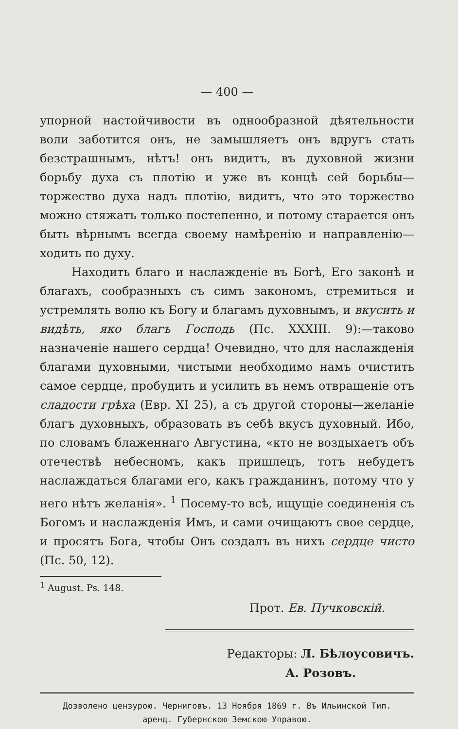— 400 —
упорной настойчивости въ однообразной дѣятельности воли заботится онъ, не замышляетъ онъ вдругъ стать безстрашнымъ, нѣтъ! онъ видитъ, въ духовной жизни борьбу духа съ плотію и уже въ концѣ сей борьбы—торжество духа надъ плотію, видитъ, что это торжество можно стяжать только постепенно, и потому старается онъ быть вѣрнымъ всегда своему намѣренію и направленію—ходить по духу.
Находить благо и наслажденіе въ Богѣ, Его законѣ и благахъ, сообразныхъ съ симъ закономъ, стремиться и устремлять волю къ Богу и благамъ духовнымъ, и вкусить и видѣть, яко благъ Господь (Пс. XXXIII. 9):—таково назначеніе нашего сердца! Очевидно, что для наслажденія благами духовными, чистыми необходимо намъ очистить самое сердце, пробудить и усилить въ немъ отвращеніе отъ сладости грѣха (Евр. XI 25), а съ другой стороны—желаніе благъ духовныхъ, образовать въ себѣ вкусъ духовный. Ибо, по словамъ блаженнаго Августина, «кто не воздыхаетъ объ отечествѣ небесномъ, какъ пришлецъ, тотъ небудетъ наслаждаться благами его, какъ гражданинъ, потому что у него нѣтъ желанія». <sup>1</sup> Посему-то всѣ, ищущіе соединенія съ Богомъ и наслажденія Имъ, и сами очищаютъ свое сердце, и просятъ Бога, чтобы Онъ создалъ въ нихъ сердце чисто (Пс. 50, 12).
<sup>1</sup> August. Ps. 148.
Прот. Ев. Пучковскій.
Редакторы: Л. Бѣлоусовичъ.
А. Розовъ.
Дозволено цензурою. Черниговъ. 13 Ноября 1869 г. Въ Ильинской Тип.
аренд. Губернскою Земскою Управою.